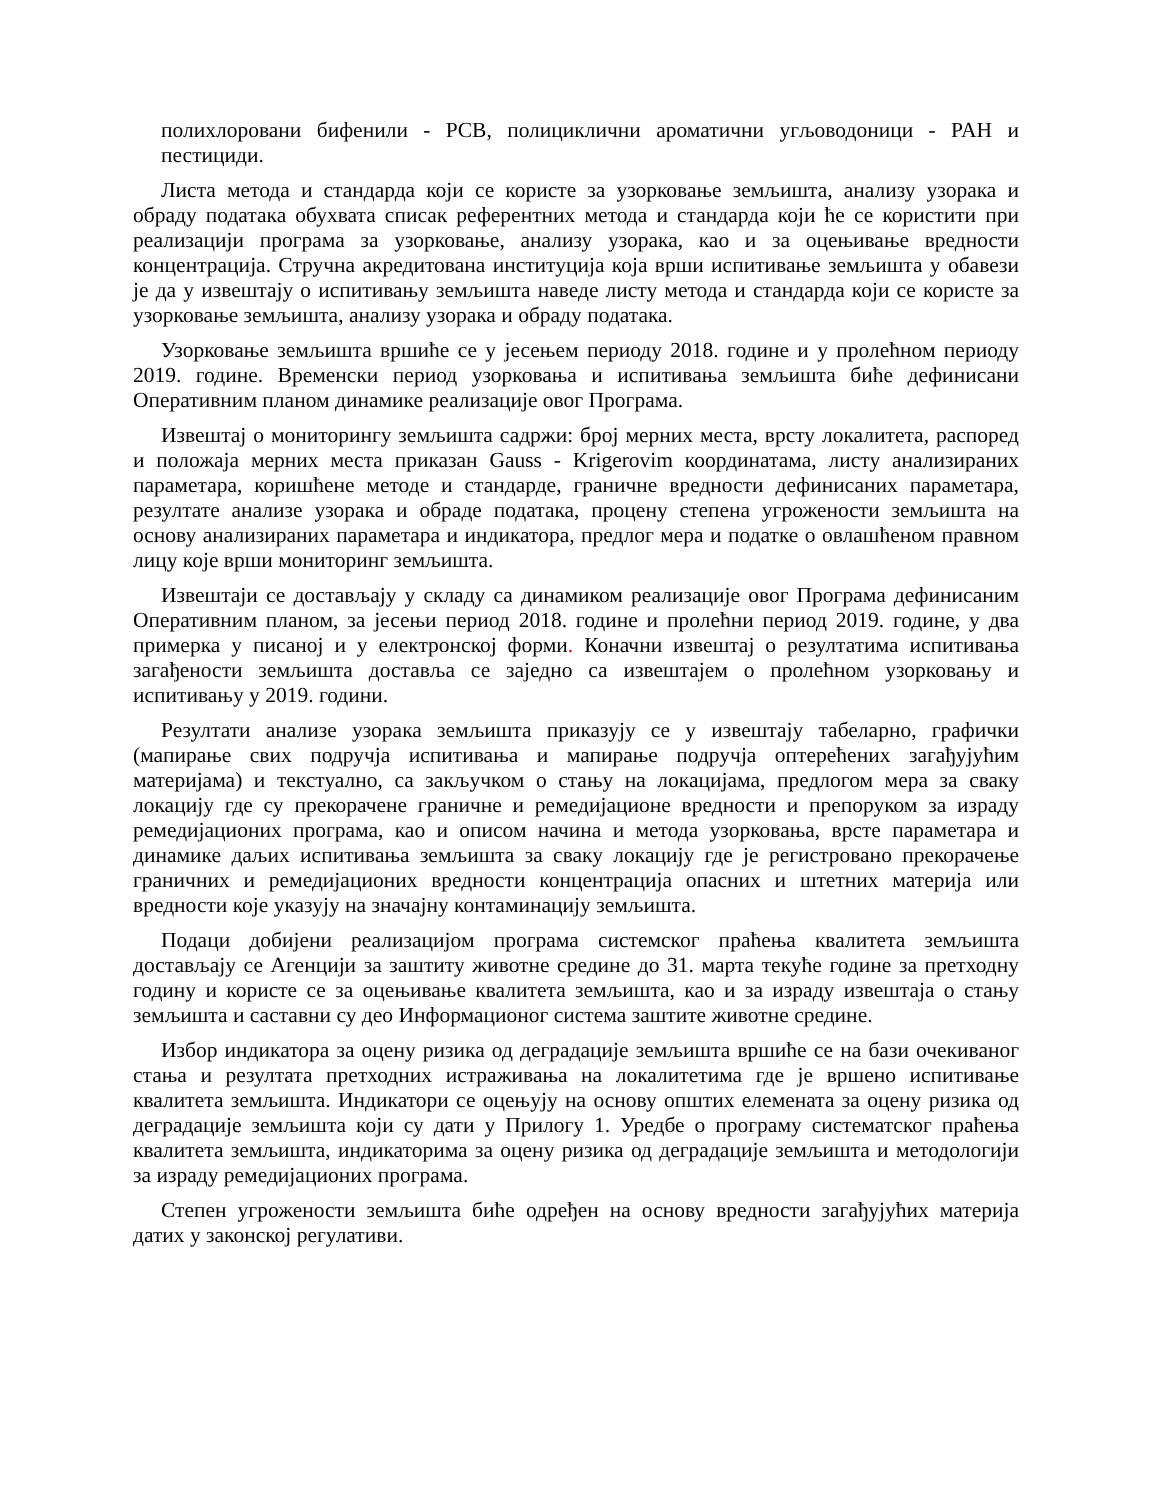полихлоровани бифенили - PCB, полициклични ароматични угљоводоници - PAH и пестициди.
Листа метода и стандарда који се користе за узорковање земљишта, анализу узорака и обраду података обухвата списак референтних метода и стандарда који ће се користити при реализацији програма за узорковање, анализу узорака, као и за оцењивање вредности концентрација. Стручна акредитована институција која врши испитивање земљишта у обавези је да у извештају о испитивању земљишта наведе листу метода и стандарда који се користе за узорковање земљишта, анализу узорака и обраду података.
Узорковање земљишта вршиће се у јесењем периоду 2018. године и у пролећном периоду 2019. године. Временски период узорковања и испитивања земљишта биће дефинисани Оперативним планом динамике реализације овог Програма.
Извештај о мониторингу земљишта садржи: број мерних места, врсту локалитета, распоред и положаја мерних места приказан Gauss - Krigerovim координатама, листу анализираних параметара, коришћене методе и стандарде, граничне вредности дефинисаних параметара, резултате анализе узорака и обраде података, процену степена угрожености земљишта на основу анализираних параметара и индикатора, предлог мера и податке о овлашћеном правном лицу које врши мониторинг земљишта.
Извештаји се достављају у складу са динамиком реализације овог Програма дефинисаним Оперативним планом, за јесењи период 2018. године и пролећни период 2019. године, у два примерка у писаној и у електронској форми. Коначни извештај о резултатима испитивања загађености земљишта доставља се заједно са извештајем о пролећном узорковању и испитивању у 2019. години.
Резултати анализе узорака земљишта приказују се у извештају табеларно, графички (мапирање свих подручја испитивања и мапирање подручја оптерећених загађујућим материјама) и текстуално, са закључком о стању на локацијама, предлогом мера за сваку локацију где су прекорачене граничне и ремедијационе вредности и препоруком за израду ремедијационих програма, као и описом начина и метода узорковања, врсте параметара и динамике даљих испитивања земљишта за сваку локацију где је регистровано прекорачење граничних и ремедијационих вредности концентрација опасних и штетних материја или вредности које указују на значајну контаминацију земљишта.
Подаци добијени реализацијом програма системског праћења квалитета земљишта достављају се Агенцији за заштиту животне средине до 31. марта текуће године за претходну годину и користе се за оцењивање квалитета земљишта, као и за израду извештаја о стању земљишта и саставни су део Информационог система заштите животне средине.
Избор индикатора за оцену ризика од деградације земљишта вршиће се на бази очекиваног стања и резултата претходних истраживања на локалитетима где је вршено испитивање квалитета земљишта. Индикатори се оцењују на основу општих елемената за оцену ризика од деградације земљишта који су дати у Прилогу 1. Уредбе о програму систематског праћења квалитета земљишта, индикаторима за оцену ризика од деградације земљишта и методологији за израду ремедијационих програма.
Степен угрожености земљишта биће одређен на основу вредности загађујућих материја датих у законској регулативи.